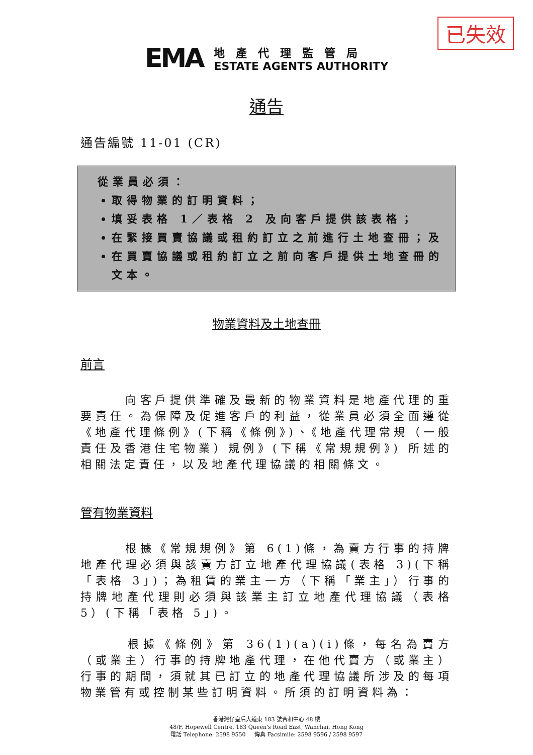已失效
EMA
地產代理監管局
ESTATE AGENTS AUTHORITY
通告
通告編號 11-01 (CR)
從業員必須：
取得物業的訂明資料；
填妥表格 1／表格 2 及向客戶提供該表格；
在緊接買賣協議或租約訂立之前進行土地查冊；及
在買賣協議或租約訂立之前向客戶提供土地查冊的文本。
物業資料及土地查冊
前言
　　　向客戶提供準確及最新的物業資料是地產代理的重要責任。為保障及促進客戶的利益，從業員必須全面遵從《地產代理條例》(下稱《條例》)、《地產代理常規（一般責任及香港住宅物業）規例》(下稱《常規規例》) 所述的相關法定責任，以及地產代理協議的相關條文。
管有物業資料
　　　根據《常規規例》第 6(1)條，為賣方行事的持牌地產代理必須與該賣方訂立地產代理協議(表格 3)(下稱「表格 3」)；為租賃的業主一方（下稱「業主」）行事的持牌地產代理則必須與該業主訂立地產代理協議（表格 5）(下稱「表格 5」)。
　　　根據《條例》第 36(1)(a)(i)條，每名為賣方（或業主）行事的持牌地產代理，在他代賣方（或業主）行事的期間，須就其已訂立的地產代理協議所涉及的每項物業管有或控制某些訂明資料。所須的訂明資料為：
香港灣仔皇后大道東 183 號合和中心 48 樓
48/F, Hopewell Centre, 183 Queen's Road East, Wanchai, Hong Kong
電話 Telephone: 2598 9550 傳真 Facsimile: 2598 9596 / 2598 9597